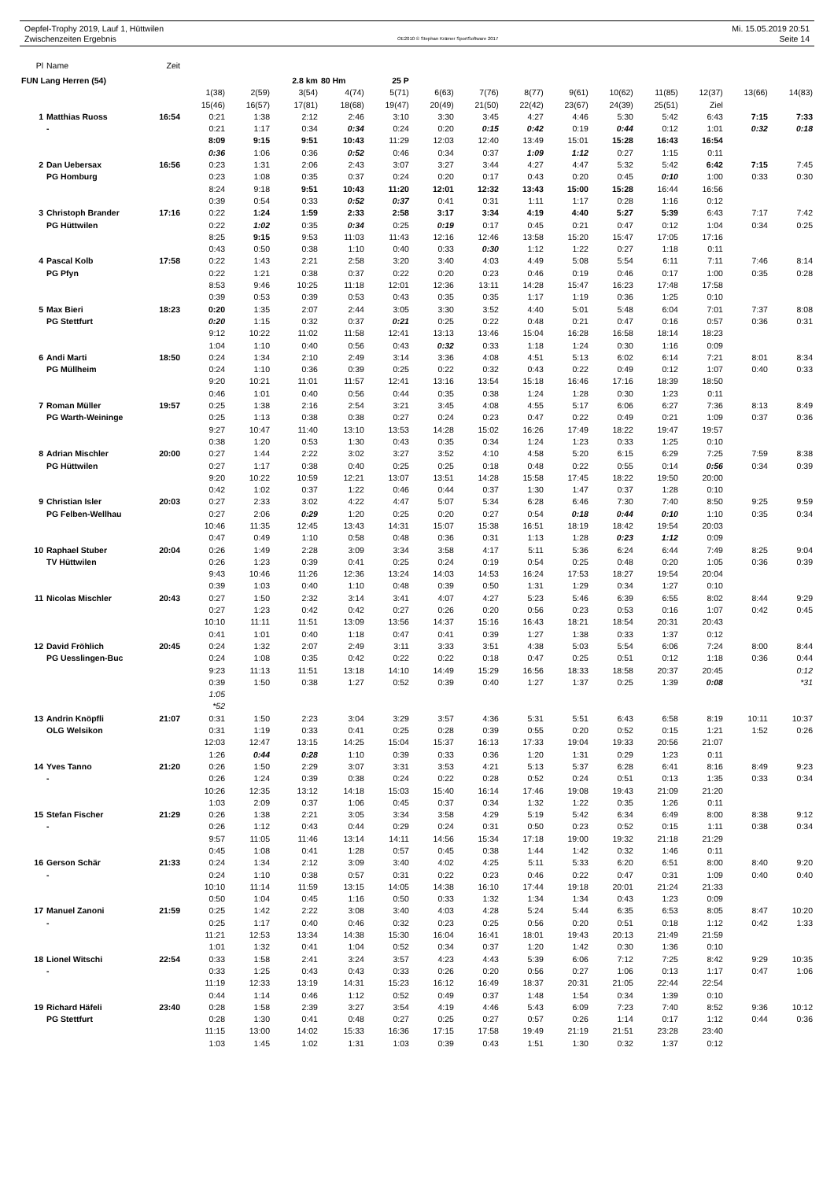Oepfel-Trophy 2019, Lauf 1, Hüttwilen
Zwischenzeiten Ergebnis
OE2010 © Stephan Krämer SportSoftware 2017
Mi. 15.05.2019 20:51
Seite 14
| Pl | Name | Zeit | | | | | | | | | | | | | | |
| --- | --- | --- | --- | --- | --- | --- | --- | --- | --- | --- | --- | --- | --- | --- | --- | --- |
| FUN Lang Herren (54) | | | | | 2.8 km | 80 Hm | 25 P | | | | | | | | | |
| | | | 1(38) | 2(59) | 3(54) | 4(74) | 5(71) | 6(63) | 7(76) | 8(77) | 9(61) | 10(62) | 11(85) | 12(37) | 13(66) | 14(83) |
| | | | 15(46) | 16(57) | 17(81) | 18(68) | 19(47) | 20(49) | 21(50) | 22(42) | 23(67) | 24(39) | 25(51) | Ziel | | |
| 1 | Matthias Ruoss | 16:54 | 0:21 | 1:38 | 2:12 | 2:46 | 3:10 | 3:30 | 3:45 | 4:27 | 4:46 | 5:30 | 5:42 | 6:43 | 7:15 | 7:33 |
| | - | | 0:21 | 1:17 | 0:34 | 0:34 | 0:24 | 0:20 | 0:15 | 0:42 | 0:19 | 0:44 | 0:12 | 1:01 | 0:32 | 0:18 |
| | | | 8:09 | 9:15 | 9:51 | 10:43 | 11:29 | 12:03 | 12:40 | 13:49 | 15:01 | 15:28 | 16:43 | 16:54 | | |
| | | | 0:36 | 1:06 | 0:36 | 0:52 | 0:46 | 0:34 | 0:37 | 1:09 | 1:12 | 0:27 | 1:15 | 0:11 | | |
| 2 | Dan Uebersax | 16:56 | 0:23 | 1:31 | 2:06 | 2:43 | 3:07 | 3:27 | 3:44 | 4:27 | 4:47 | 5:32 | 5:42 | 6:42 | 7:15 | 7:45 |
| | PG Homburg | | 0:23 | 1:08 | 0:35 | 0:37 | 0:24 | 0:20 | 0:17 | 0:43 | 0:20 | 0:45 | 0:10 | 1:00 | 0:33 | 0:30 |
| | | | 8:24 | 9:18 | 9:51 | 10:43 | 11:20 | 12:01 | 12:32 | 13:43 | 15:00 | 15:28 | 16:44 | 16:56 | | |
| | | | 0:39 | 0:54 | 0:33 | 0:52 | 0:37 | 0:41 | 0:31 | 1:11 | 1:17 | 0:28 | 1:16 | 0:12 | | |
| 3 | Christoph Brander | 17:16 | 0:22 | 1:24 | 1:59 | 2:33 | 2:58 | 3:17 | 3:34 | 4:19 | 4:40 | 5:27 | 5:39 | 6:43 | 7:17 | 7:42 |
| | PG Hüttwilen | | 0:22 | 1:02 | 0:35 | 0:34 | 0:25 | 0:19 | 0:17 | 0:45 | 0:21 | 0:47 | 0:12 | 1:04 | 0:34 | 0:25 |
| | | | 8:25 | 9:15 | 9:53 | 11:03 | 11:43 | 12:16 | 12:46 | 13:58 | 15:20 | 15:47 | 17:05 | 17:16 | | |
| | | | 0:43 | 0:50 | 0:38 | 1:10 | 0:40 | 0:33 | 0:30 | 1:12 | 1:22 | 0:27 | 1:18 | 0:11 | | |
| 4 | Pascal Kolb | 17:58 | 0:22 | 1:43 | 2:21 | 2:58 | 3:20 | 3:40 | 4:03 | 4:49 | 5:08 | 5:54 | 6:11 | 7:11 | 7:46 | 8:14 |
| | PG Pfyn | | 0:22 | 1:21 | 0:38 | 0:37 | 0:22 | 0:20 | 0:23 | 0:46 | 0:19 | 0:46 | 0:17 | 1:00 | 0:35 | 0:28 |
| | | | 8:53 | 9:46 | 10:25 | 11:18 | 12:01 | 12:36 | 13:11 | 14:28 | 15:47 | 16:23 | 17:48 | 17:58 | | |
| | | | 0:39 | 0:53 | 0:39 | 0:53 | 0:43 | 0:35 | 0:35 | 1:17 | 1:19 | 0:36 | 1:25 | 0:10 | | |
| 5 | Max Bieri | 18:23 | 0:20 | 1:35 | 2:07 | 2:44 | 3:05 | 3:30 | 3:52 | 4:40 | 5:01 | 5:48 | 6:04 | 7:01 | 7:37 | 8:08 |
| | PG Stettfurt | | 0:20 | 1:15 | 0:32 | 0:37 | 0:21 | 0:25 | 0:22 | 0:48 | 0:21 | 0:47 | 0:16 | 0:57 | 0:36 | 0:31 |
| | | | 9:12 | 10:22 | 11:02 | 11:58 | 12:41 | 13:13 | 13:46 | 15:04 | 16:28 | 16:58 | 18:14 | 18:23 | | |
| | | | 1:04 | 1:10 | 0:40 | 0:56 | 0:43 | 0:32 | 0:33 | 1:18 | 1:24 | 0:30 | 1:16 | 0:09 | | |
| 6 | Andi Marti | 18:50 | 0:24 | 1:34 | 2:10 | 2:49 | 3:14 | 3:36 | 4:08 | 4:51 | 5:13 | 6:02 | 6:14 | 7:21 | 8:01 | 8:34 |
| | PG Müllheim | | 0:24 | 1:10 | 0:36 | 0:39 | 0:25 | 0:22 | 0:32 | 0:43 | 0:22 | 0:49 | 0:12 | 1:07 | 0:40 | 0:33 |
| | | | 9:20 | 10:21 | 11:01 | 11:57 | 12:41 | 13:16 | 13:54 | 15:18 | 16:46 | 17:16 | 18:39 | 18:50 | | |
| | | | 0:46 | 1:01 | 0:40 | 0:56 | 0:44 | 0:35 | 0:38 | 1:24 | 1:28 | 0:30 | 1:23 | 0:11 | | |
| 7 | Roman Müller | 19:57 | 0:25 | 1:38 | 2:16 | 2:54 | 3:21 | 3:45 | 4:08 | 4:55 | 5:17 | 6:06 | 6:27 | 7:36 | 8:13 | 8:49 |
| | PG Warth-Weininge | | 0:25 | 1:13 | 0:38 | 0:38 | 0:27 | 0:24 | 0:23 | 0:47 | 0:22 | 0:49 | 0:21 | 1:09 | 0:37 | 0:36 |
| | | | 9:27 | 10:47 | 11:40 | 13:10 | 13:53 | 14:28 | 15:02 | 16:26 | 17:49 | 18:22 | 19:47 | 19:57 | | |
| | | | 0:38 | 1:20 | 0:53 | 1:30 | 0:43 | 0:35 | 0:34 | 1:24 | 1:23 | 0:33 | 1:25 | 0:10 | | |
| 8 | Adrian Mischler | 20:00 | 0:27 | 1:44 | 2:22 | 3:02 | 3:27 | 3:52 | 4:10 | 4:58 | 5:20 | 6:15 | 6:29 | 7:25 | 7:59 | 8:38 |
| | PG Hüttwilen | | 0:27 | 1:17 | 0:38 | 0:40 | 0:25 | 0:25 | 0:18 | 0:48 | 0:22 | 0:55 | 0:14 | 0:56 | 0:34 | 0:39 |
| | | | 9:20 | 10:22 | 10:59 | 12:21 | 13:07 | 13:51 | 14:28 | 15:58 | 17:45 | 18:22 | 19:50 | 20:00 | | |
| | | | 0:42 | 1:02 | 0:37 | 1:22 | 0:46 | 0:44 | 0:37 | 1:30 | 1:47 | 0:37 | 1:28 | 0:10 | | |
| 9 | Christian Isler | 20:03 | 0:27 | 2:33 | 3:02 | 4:22 | 4:47 | 5:07 | 5:34 | 6:28 | 6:46 | 7:30 | 7:40 | 8:50 | 9:25 | 9:59 |
| | PG Felben-Wellhau | | 0:27 | 2:06 | 0:29 | 1:20 | 0:25 | 0:20 | 0:27 | 0:54 | 0:18 | 0:44 | 0:10 | 1:10 | 0:35 | 0:34 |
| | | | 10:46 | 11:35 | 12:45 | 13:43 | 14:31 | 15:07 | 15:38 | 16:51 | 18:19 | 18:42 | 19:54 | 20:03 | | |
| | | | 0:47 | 0:49 | 1:10 | 0:58 | 0:48 | 0:36 | 0:31 | 1:13 | 1:28 | 0:23 | 1:12 | 0:09 | | |
| 10 | Raphael Stuber | 20:04 | 0:26 | 1:49 | 2:28 | 3:09 | 3:34 | 3:58 | 4:17 | 5:11 | 5:36 | 6:24 | 6:44 | 7:49 | 8:25 | 9:04 |
| | TV Hüttwilen | | 0:26 | 1:23 | 0:39 | 0:41 | 0:25 | 0:24 | 0:19 | 0:54 | 0:25 | 0:48 | 0:20 | 1:05 | 0:36 | 0:39 |
| | | | 9:43 | 10:46 | 11:26 | 12:36 | 13:24 | 14:03 | 14:53 | 16:24 | 17:53 | 18:27 | 19:54 | 20:04 | | |
| | | | 0:39 | 1:03 | 0:40 | 1:10 | 0:48 | 0:39 | 0:50 | 1:31 | 1:29 | 0:34 | 1:27 | 0:10 | | |
| 11 | Nicolas Mischler | 20:43 | 0:27 | 1:50 | 2:32 | 3:14 | 3:41 | 4:07 | 4:27 | 5:23 | 5:46 | 6:39 | 6:55 | 8:02 | 8:44 | 9:29 |
| | | | 0:27 | 1:23 | 0:42 | 0:42 | 0:27 | 0:26 | 0:20 | 0:56 | 0:23 | 0:53 | 0:16 | 1:07 | 0:42 | 0:45 |
| | | | 10:10 | 11:11 | 11:51 | 13:09 | 13:56 | 14:37 | 15:16 | 16:43 | 18:21 | 18:54 | 20:31 | 20:43 | | |
| | | | 0:41 | 1:01 | 0:40 | 1:18 | 0:47 | 0:41 | 0:39 | 1:27 | 1:38 | 0:33 | 1:37 | 0:12 | | |
| 12 | David Fröhlich | 20:45 | 0:24 | 1:32 | 2:07 | 2:49 | 3:11 | 3:33 | 3:51 | 4:38 | 5:03 | 5:54 | 6:06 | 7:24 | 8:00 | 8:44 |
| | PG Uesslingen-Buc | | 0:24 | 1:08 | 0:35 | 0:42 | 0:22 | 0:22 | 0:18 | 0:47 | 0:25 | 0:51 | 0:12 | 1:18 | 0:36 | 0:44 |
| | | | 9:23 | 11:13 | 11:51 | 13:18 | 14:10 | 14:49 | 15:29 | 16:56 | 18:33 | 18:58 | 20:37 | 20:45 | | 0:12 |
| | | | 0:39 | 1:50 | 0:38 | 1:27 | 0:52 | 0:39 | 0:40 | 1:27 | 1:37 | 0:25 | 1:39 | 0:08 | | *31 |
| | | | 1:05 | | | | | | | | | | | | | |
| | | | *52 | | | | | | | | | | | | | |
| 13 | Andrin Knöpfli | 21:07 | 0:31 | 1:50 | 2:23 | 3:04 | 3:29 | 3:57 | 4:36 | 5:31 | 5:51 | 6:43 | 6:58 | 8:19 | 10:11 | 10:37 |
| | OLG Welsikon | | 0:31 | 1:19 | 0:33 | 0:41 | 0:25 | 0:28 | 0:39 | 0:55 | 0:20 | 0:52 | 0:15 | 1:21 | 1:52 | 0:26 |
| | | | 12:03 | 12:47 | 13:15 | 14:25 | 15:04 | 15:37 | 16:13 | 17:33 | 19:04 | 19:33 | 20:56 | 21:07 | | |
| | | | 1:26 | 0:44 | 0:28 | 1:10 | 0:39 | 0:33 | 0:36 | 1:20 | 1:31 | 0:29 | 1:23 | 0:11 | | |
| 14 | Yves Tanno | 21:20 | 0:26 | 1:50 | 2:29 | 3:07 | 3:31 | 3:53 | 4:21 | 5:13 | 5:37 | 6:28 | 6:41 | 8:16 | 8:49 | 9:23 |
| | - | | 0:26 | 1:24 | 0:39 | 0:38 | 0:24 | 0:22 | 0:28 | 0:52 | 0:24 | 0:51 | 0:13 | 1:35 | 0:33 | 0:34 |
| | | | 10:26 | 12:35 | 13:12 | 14:18 | 15:03 | 15:40 | 16:14 | 17:46 | 19:08 | 19:43 | 21:09 | 21:20 | | |
| | | | 1:03 | 2:09 | 0:37 | 1:06 | 0:45 | 0:37 | 0:34 | 1:32 | 1:22 | 0:35 | 1:26 | 0:11 | | |
| 15 | Stefan Fischer | 21:29 | 0:26 | 1:38 | 2:21 | 3:05 | 3:34 | 3:58 | 4:29 | 5:19 | 5:42 | 6:34 | 6:49 | 8:00 | 8:38 | 9:12 |
| | - | | 0:26 | 1:12 | 0:43 | 0:44 | 0:29 | 0:24 | 0:31 | 0:50 | 0:23 | 0:52 | 0:15 | 1:11 | 0:38 | 0:34 |
| | | | 9:57 | 11:05 | 11:46 | 13:14 | 14:11 | 14:56 | 15:34 | 17:18 | 19:00 | 19:32 | 21:18 | 21:29 | | |
| | | | 0:45 | 1:08 | 0:41 | 1:28 | 0:57 | 0:45 | 0:38 | 1:44 | 1:42 | 0:32 | 1:46 | 0:11 | | |
| 16 | Gerson Schär | 21:33 | 0:24 | 1:34 | 2:12 | 3:09 | 3:40 | 4:02 | 4:25 | 5:11 | 5:33 | 6:20 | 6:51 | 8:00 | 8:40 | 9:20 |
| | - | | 0:24 | 1:10 | 0:38 | 0:57 | 0:31 | 0:22 | 0:23 | 0:46 | 0:22 | 0:47 | 0:31 | 1:09 | 0:40 | 0:40 |
| | | | 10:10 | 11:14 | 11:59 | 13:15 | 14:05 | 14:38 | 16:10 | 17:44 | 19:18 | 20:01 | 21:24 | 21:33 | | |
| | | | 0:50 | 1:04 | 0:45 | 1:16 | 0:50 | 0:33 | 1:32 | 1:34 | 1:34 | 0:43 | 1:23 | 0:09 | | |
| 17 | Manuel Zanoni | 21:59 | 0:25 | 1:42 | 2:22 | 3:08 | 3:40 | 4:03 | 4:28 | 5:24 | 5:44 | 6:35 | 6:53 | 8:05 | 8:47 | 10:20 |
| | - | | 0:25 | 1:17 | 0:40 | 0:46 | 0:32 | 0:23 | 0:25 | 0:56 | 0:20 | 0:51 | 0:18 | 1:12 | 0:42 | 1:33 |
| | | | 11:21 | 12:53 | 13:34 | 14:38 | 15:30 | 16:04 | 16:41 | 18:01 | 19:43 | 20:13 | 21:49 | 21:59 | | |
| | | | 1:01 | 1:32 | 0:41 | 1:04 | 0:52 | 0:34 | 0:37 | 1:20 | 1:42 | 0:30 | 1:36 | 0:10 | | |
| 18 | Lionel Witschi | 22:54 | 0:33 | 1:58 | 2:41 | 3:24 | 3:57 | 4:23 | 4:43 | 5:39 | 6:06 | 7:12 | 7:25 | 8:42 | 9:29 | 10:35 |
| | - | | 0:33 | 1:25 | 0:43 | 0:43 | 0:33 | 0:26 | 0:20 | 0:56 | 0:27 | 1:06 | 0:13 | 1:17 | 0:47 | 1:06 |
| | | | 11:19 | 12:33 | 13:19 | 14:31 | 15:23 | 16:12 | 16:49 | 18:37 | 20:31 | 21:05 | 22:44 | 22:54 | | |
| | | | 0:44 | 1:14 | 0:46 | 1:12 | 0:52 | 0:49 | 0:37 | 1:48 | 1:54 | 0:34 | 1:39 | 0:10 | | |
| 19 | Richard Häfeli | 23:40 | 0:28 | 1:58 | 2:39 | 3:27 | 3:54 | 4:19 | 4:46 | 5:43 | 6:09 | 7:23 | 7:40 | 8:52 | 9:36 | 10:12 |
| | PG Stettfurt | | 0:28 | 1:30 | 0:41 | 0:48 | 0:27 | 0:25 | 0:27 | 0:57 | 0:26 | 1:14 | 0:17 | 1:12 | 0:44 | 0:36 |
| | | | 11:15 | 13:00 | 14:02 | 15:33 | 16:36 | 17:15 | 17:58 | 19:49 | 21:19 | 21:51 | 23:28 | 23:40 | | |
| | | | 1:03 | 1:45 | 1:02 | 1:31 | 1:03 | 0:39 | 0:43 | 1:51 | 1:30 | 0:32 | 1:37 | 0:12 | | |